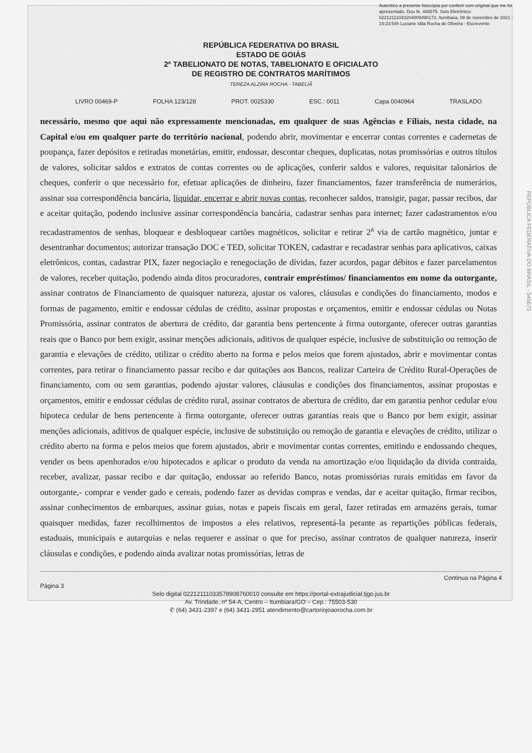Autentico a presente fotocópia por conferir com original que me foi apresentado. Dou fé. 466575. Selo Eletrônico: 02212111033204009490173. Itumbiara, 09 de novembro de 2021 - 15:23:54h Luciane Idila Rocha de Oliveira - Escrevente
REPÚBLICA FEDERATIVA DO BRASIL
ESTADO DE GOIÁS
2º TABELIONATO DE NOTAS, TABELIONATO E OFICIALATO
DE REGISTRO DE CONTRATOS MARÍTIMOS
TEREZA ALZIRA ROCHA - TABELIÃ
LIVRO 00469-P FOLHA 123/128 PROT. 0025330 ESC.: 0011 Capa 0040964 TRASLADO
necessário, mesmo que aqui não expressamente mencionadas, em qualquer de suas Agências e Filiais, nesta cidade, na Capital e/ou em qualquer parte do território nacional, podendo abrir, movimentar e encerrar contas correntes e cadernetas de poupança, fazer depósitos e retiradas monetárias, emitir, endossar, descontar cheques, duplicatas, notas promissórias e outros títulos de valores, solicitar saldos e extratos de contas correntes ou de aplicações, conferir saldos e valores, requisitar talonários de cheques, conferir o que necessário for, efetuar aplicações de dinheiro, fazer financiamentos, fazer transferência de numerários, assinar sua correspondência bancária, liquidar, encerrar e abrir novas contas, reconhecer saldos, transigir, pagar, passar recibos, dar e aceitar quitação, podendo inclusive assinar correspondência bancária, cadastrar senhas para internet; fazer cadastramentos e/ou recadastramentos de senhas, bloquear e desbloquear cartões magnéticos, solicitar e retirar 2<sup>a</sup> via de cartão magnético, juntar e desentranhar documentos; autorizar transação DOC e TED, solicitar TOKEN, cadastrar e recadastrar senhas para aplicativos, caixas eletrônicos, contas, cadastrar PIX, fazer negociação e renegociação de dívidas, fazer acordos, pagar débitos e fazer parcelamentos de valores, receber quitação, podendo ainda ditos procuradores, contrair empréstimos/ financiamentos em nome da outorgante, assinar contratos de Financiamento de quaisquer natureza, ajustar os valores, cláusulas e condições do financiamento, modos e formas de pagamento, emitir e endossar cédulas de crédito, assinar propostas e orçamentos, emitir e endossar cédulas ou Notas Promissória, assinar contratos de abertura de crédito, dar garantia bens pertencente à firma outorgante, oferecer outras garantias reais que o Banco por bem exigir, assinar menções adicionais, aditivos de qualquer espécie, inclusive de substituição ou remoção de garantia e elevações de crédito, utilizar o crédito aberto na forma e pelos meios que forem ajustados, abrir e movimentar contas correntes, para retirar o financiamento passar recibo e dar quitações aos Bancos, realizar Carteira de Crédito Rural-Operações de financiamento, com ou sem garantias, podendo ajustar valores, cláusulas e condições dos financiamentos, assinar propostas e orçamentos, emitir e endossar cédulas de crédito rural, assinar contratos de abertura de crédito, dar em garantia penhor cedular e/ou hipoteca cedular de bens pertencente à firma outorgante, oferecer outras garantias reais que o Banco por bem exigir, assinar menções adicionais, aditivos de qualquer espécie, inclusive de substituição ou remoção de garantia e elevações de crédito, utilizar o crédito aberto na forma e pelos meios que forem ajustados, abrir e movimentar contas correntes, emitindo e endossando cheques, vender os bens apenhorados e/ou hipotecados e aplicar o produto da venda na amortização e/ou liquidação da divida contraída, receber, avalizar, passar recibo e dar quitação, endossar ao referido Banco, notas promissórias rurais emitidas em favor da outorgante,- comprar e vender gado e cereais, podendo fazer as devidas compras e vendas, dar e aceitar quitação, firmar recibos, assinar conhecimentos de embarques, assinar guias, notas e papeis fiscais em geral, fazer retiradas em armazéns gerais, tomar quaisquer medidas, fazer recolhimentos de impostos a eles relativos, representá-la perante as repartições públicas federais, estaduais, municipais e autarquias e nelas requerer e assinar o que for preciso, assinar contratos de qualquer natureza, inserir cláusulas e condições, e podendo ainda avalizar notas promissórias, letras de
Continua na Página 4
Página 3
Selo digital 02212111033578908760010 consulte em https://portal-extrajudicial.tjgo.jus.br
Av. Trindade, nº 54-A, Centro – Itumbiara/GO – Cep.: 75503-530
✆ (64) 3431-2397 e (64) 3431-2951 atendimento@cartoriojoaorocha.com.br
REPÚBLICA FEDERATIVA DO BRASIL - 545673